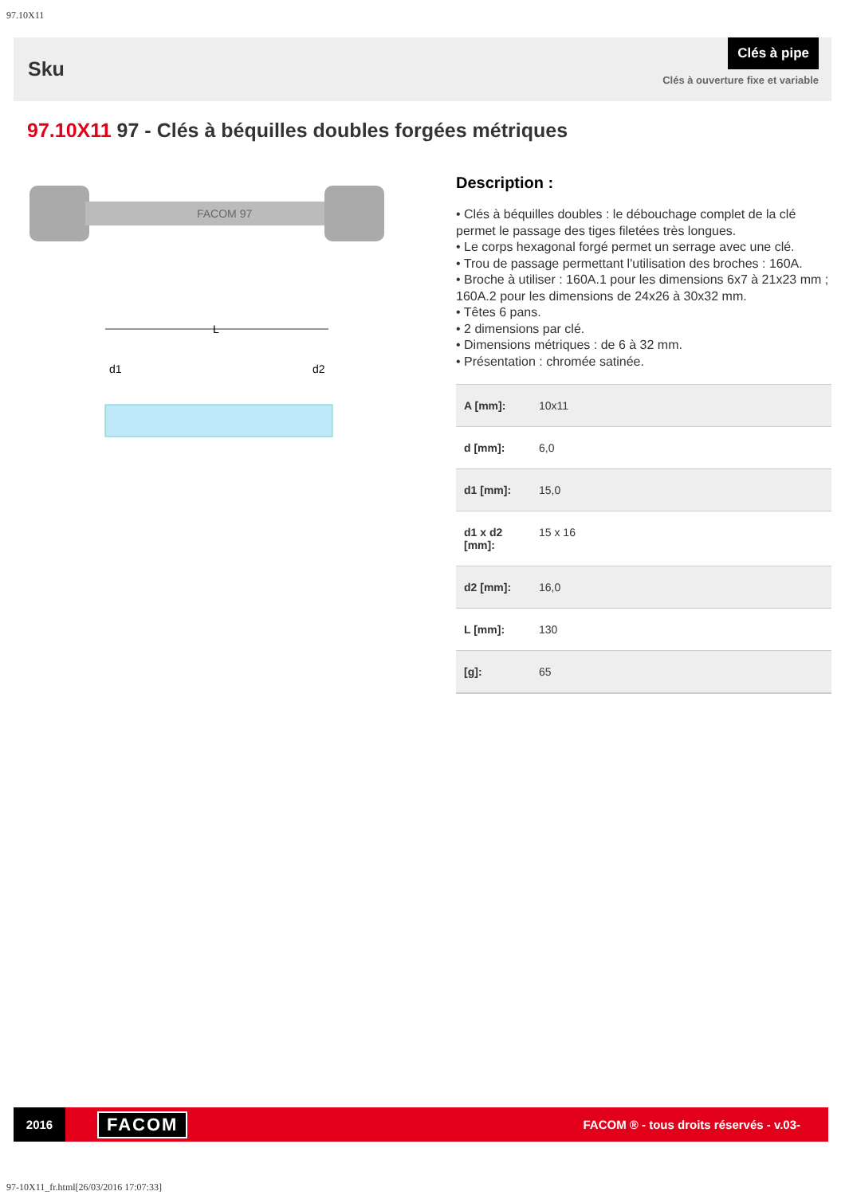97.10X11
Sku
Clés à pipe
Clés à ouverture fixe et variable
97.10X11 97 - Clés à béquilles doubles forgées métriques
FACOM 97
L
d1
d2
Description :
• Clés à béquilles doubles : le débouchage complet de la clé permet le passage des tiges filetées très longues.
• Le corps hexagonal forgé permet un serrage avec une clé.
• Trou de passage permettant l'utilisation des broches : 160A.
• Broche à utiliser : 160A.1 pour les dimensions 6x7 à 21x23 mm ; 160A.2 pour les dimensions de 24x26 à 30x32 mm.
• Têtes 6 pans.
• 2 dimensions par clé.
• Dimensions métriques : de 6 à 32 mm.
• Présentation : chromée satinée.
| A [mm]: | 10x11 |
| d [mm]: | 6,0 |
| d1 [mm]: | 15,0 |
| d1 x d2 [mm]: | 15 x 16 |
| d2 [mm]: | 16,0 |
| L [mm]: | 130 |
| [g]: | 65 |
2016
FACOM
FACOM ® - tous droits réservés - v.03-
97-10X11_fr.html[26/03/2016 17:07:33]